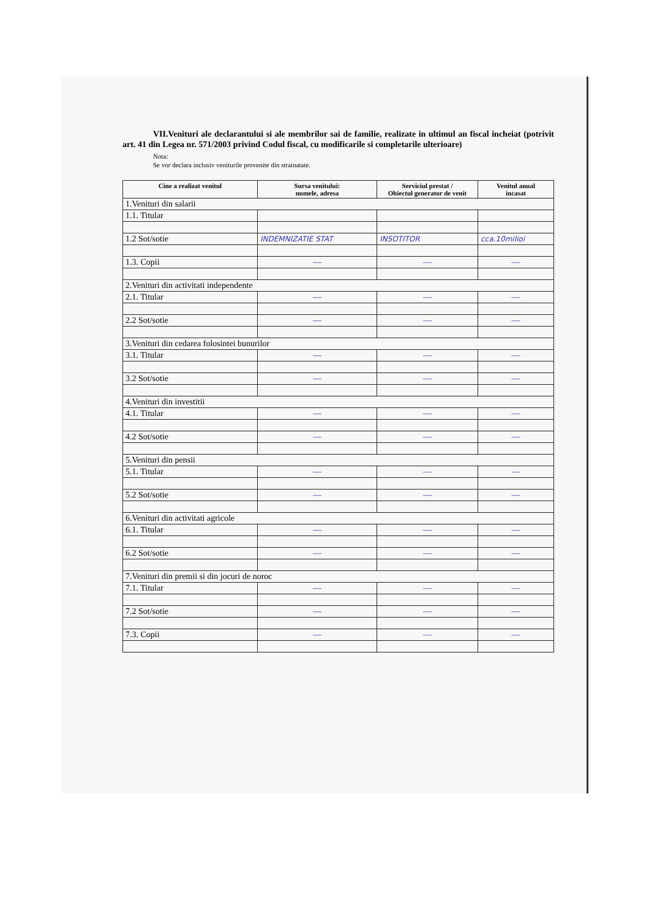VII.Venituri ale declarantului si ale membrilor sai de familie, realizate in ultimul an fiscal incheiat (potrivit art. 41 din Legea nr. 571/2003 privind Codul fiscal, cu modificarile si completarile ulterioare)
Nota:
Se vor declara inclusiv veniturile provenite din strainatate.
| Cine a realizat venitul | Sursa venitului: numele, adresa | Serviciul prestat / Obiectul generator de venit | Venitul anual incasat |
| --- | --- | --- | --- |
| 1.Venituri din salarii | | | |
| 1.1. Titular | | | |
| 1.2 Sot/sotie | INDEMNIZATIE STAT | INSOTITOR | cca.10milioi |
| 1.3. Copii | — | — | — |
| 2.Venituri din activitati independente | | | |
| 2.1. Titular | — | — | — |
| 2.2 Sot/sotie | — | — | — |
| 3.Venituri din cedarea folosintei bunurilor | | | |
| 3.1. Titular | — | — | — |
| 3.2 Sot/sotie | — | — | — |
| 4.Venituri din investitii | | | |
| 4.1. Titular | — | — | — |
| 4.2 Sot/sotie | — | — | — |
| 5.Venituri din pensii | | | |
| 5.1. Titular | — | — | — |
| 5.2 Sot/sotie | — | — | — |
| 6.Venituri din activitati agricole | | | |
| 6.1. Titular | — | — | — |
| 6.2 Sot/sotie | — | — | — |
| 7.Venituri din premii si din jocuri de noroc | | | |
| 7.1. Titular | — | — | — |
| 7.2 Sot/sotie | — | — | — |
| 7.3. Copii | — | — | — |